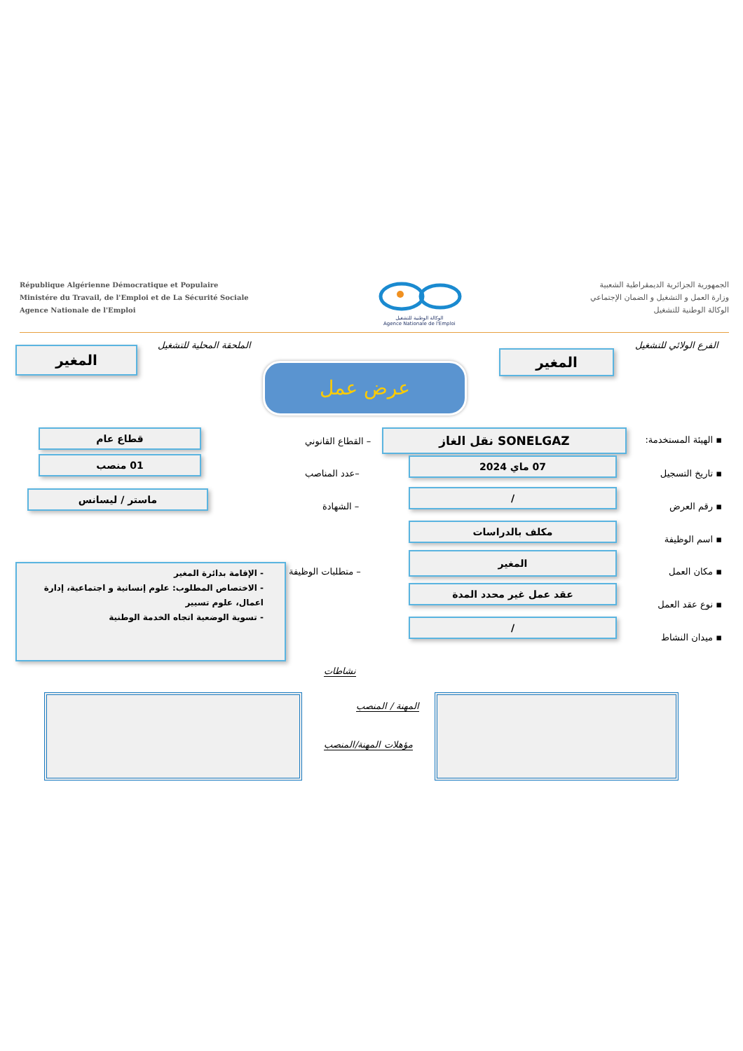République Algérienne Démocratique et Populaire
Ministére du Travail, de l'Emploi et de La Sécurité Sociale
Agence Nationale de l'Emploi
الوكالة الوطنية للتشغيل
Agence Nationale de l'Emploi
الجمهورية الجزائرية الديمقراطية الشعبية
وزارة العمل و التشغيل و الضمان الإجتماعي
الوكالة الوطنية للتشغيل
الفرع الولائي للتشغيل
المغير
الملحقة المحلية للتشغيل
المغير
عرض عمل
▪ الهيئة المستخدمة: SONELGAZ نقل الغاز
– القطاع القانوني
قطاع عام
▪ تاريخ التسجيل
07 ماي 2024
–عدد المناصب
01 منصب
▪ رقم العرض
/
– الشهادة
ماستر / ليسانس
▪ اسم الوظيفة
مكلف بالدراسات
▪ مكان العمل
المغير
– متطلبات الوظيفة
- الإقامة بدائرة المغير
- الاختصاص المطلوب: علوم إنسانية و اجتماعية، إدارة اعمال، علوم تسيير
- تسوية الوضعية اتجاه الخدمة الوطنية
▪ نوع عقد العمل
عقد عمل غير محدد المدة
▪ ميدان النشاط
/
نشاطات
المهنة / المنصب
مؤهلات المهنة/المنصب